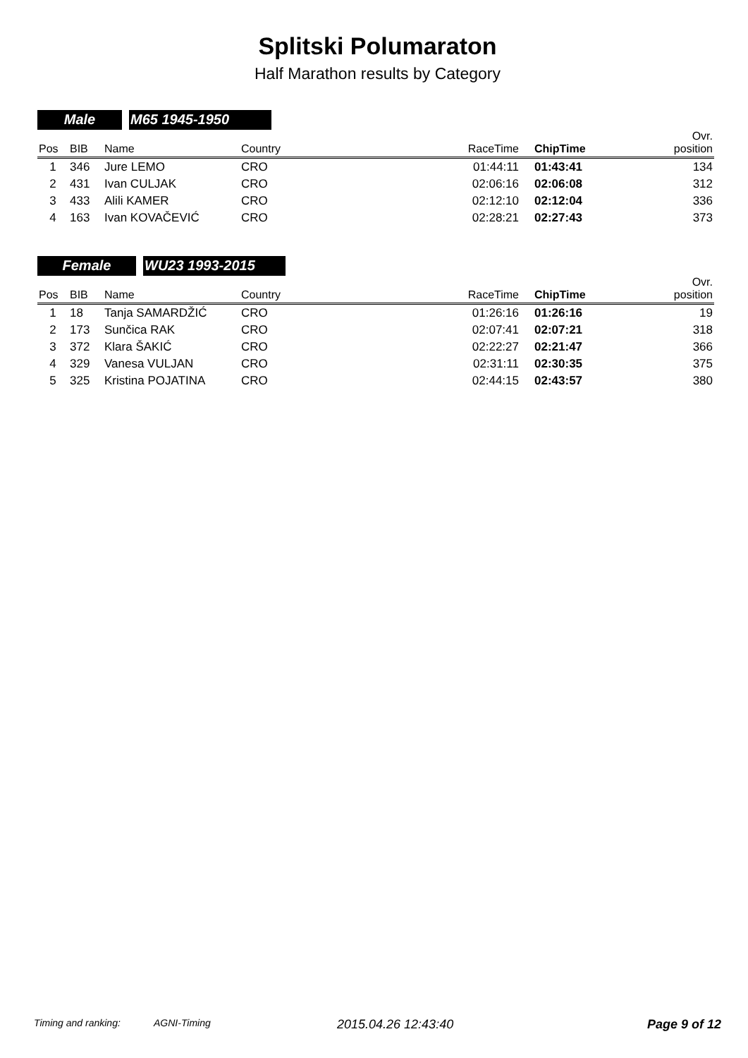Splitski Polumaraton
Half Marathon results by Category
Male M65 1945-1950
| Pos | BIB | Name | Country | RaceTime | ChipTime | Ovr. position |
| --- | --- | --- | --- | --- | --- | --- |
| 1 | 346 | Jure LEMO | CRO | 01:44:11 | 01:43:41 | 134 |
| 2 | 431 | Ivan CULJAK | CRO | 02:06:16 | 02:06:08 | 312 |
| 3 | 433 | Alili KAMER | CRO | 02:12:10 | 02:12:04 | 336 |
| 4 | 163 | Ivan KOVAČEVIĆ | CRO | 02:28:21 | 02:27:43 | 373 |
Female WU23 1993-2015
| Pos | BIB | Name | Country | RaceTime | ChipTime | Ovr. position |
| --- | --- | --- | --- | --- | --- | --- |
| 1 | 18 | Tanja SAMARDŽIĆ | CRO | 01:26:16 | 01:26:16 | 19 |
| 2 | 173 | Sunčica RAK | CRO | 02:07:41 | 02:07:21 | 318 |
| 3 | 372 | Klara ŠAKIĆ | CRO | 02:22:27 | 02:21:47 | 366 |
| 4 | 329 | Vanesa VULJAN | CRO | 02:31:11 | 02:30:35 | 375 |
| 5 | 325 | Kristina POJATINA | CRO | 02:44:15 | 02:43:57 | 380 |
Timing and ranking: AGNI-Timing 2015.04.26 12:43:40 Page 9 of 12